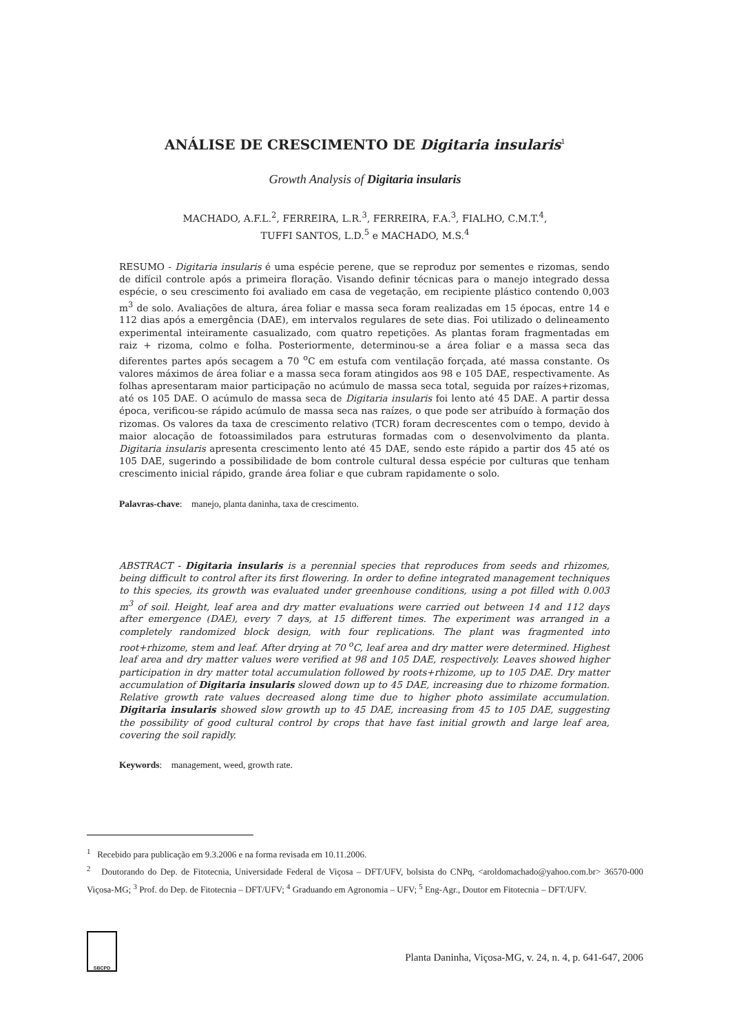ANÁLISE DE CRESCIMENTO DE Digitaria insularis<sup>1</sup>
Growth Analysis of Digitaria insularis
MACHADO, A.F.L.<sup>2</sup>, FERREIRA, L.R.<sup>3</sup>, FERREIRA, F.A.<sup>3</sup>, FIALHO, C.M.T.<sup>4</sup>,
TUFFI SANTOS, L.D.<sup>5</sup> e MACHADO, M.S.<sup>4</sup>
RESUMO - Digitaria insularis é uma espécie perene, que se reproduz por sementes e rizomas, sendo de difícil controle após a primeira floração. Visando definir técnicas para o manejo integrado dessa espécie, o seu crescimento foi avaliado em casa de vegetação, em recipiente plástico contendo 0,003 m<sup>3</sup> de solo. Avaliações de altura, área foliar e massa seca foram realizadas em 15 épocas, entre 14 e 112 dias após a emergência (DAE), em intervalos regulares de sete dias. Foi utilizado o delineamento experimental inteiramente casualizado, com quatro repetições. As plantas foram fragmentadas em raiz + rizoma, colmo e folha. Posteriormente, determinou-se a área foliar e a massa seca das diferentes partes após secagem a 70 <sup>o</sup>C em estufa com ventilação forçada, até massa constante. Os valores máximos de área foliar e a massa seca foram atingidos aos 98 e 105 DAE, respectivamente. As folhas apresentaram maior participação no acúmulo de massa seca total, seguida por raízes+rizomas, até os 105 DAE. O acúmulo de massa seca de Digitaria insularis foi lento até 45 DAE. A partir dessa época, verificou-se rápido acúmulo de massa seca nas raízes, o que pode ser atribuído à formação dos rizomas. Os valores da taxa de crescimento relativo (TCR) foram decrescentes com o tempo, devido à maior alocação de fotoassimilados para estruturas formadas com o desenvolvimento da planta. Digitaria insularis apresenta crescimento lento até 45 DAE, sendo este rápido a partir dos 45 até os 105 DAE, sugerindo a possibilidade de bom controle cultural dessa espécie por culturas que tenham crescimento inicial rápido, grande área foliar e que cubram rapidamente o solo.
Palavras-chave: manejo, planta daninha, taxa de crescimento.
ABSTRACT - Digitaria insularis is a perennial species that reproduces from seeds and rhizomes, being difficult to control after its first flowering. In order to define integrated management techniques to this species, its growth was evaluated under greenhouse conditions, using a pot filled with 0.003 m<sup>3</sup> of soil. Height, leaf area and dry matter evaluations were carried out between 14 and 112 days after emergence (DAE), every 7 days, at 15 different times. The experiment was arranged in a completely randomized block design, with four replications. The plant was fragmented into root+rhizome, stem and leaf. After drying at 70 <sup>o</sup>C, leaf area and dry matter were determined. Highest leaf area and dry matter values were verified at 98 and 105 DAE, respectively. Leaves showed higher participation in dry matter total accumulation followed by roots+rhizome, up to 105 DAE. Dry matter accumulation of Digitaria insularis slowed down up to 45 DAE, increasing due to rhizome formation. Relative growth rate values decreased along time due to higher photo assimilate accumulation. Digitaria insularis showed slow growth up to 45 DAE, increasing from 45 to 105 DAE, suggesting the possibility of good cultural control by crops that have fast initial growth and large leaf area, covering the soil rapidly.
Keywords: management, weed, growth rate.
<sup>1</sup> Recebido para publicação em 9.3.2006 e na forma revisada em 10.11.2006.
<sup>2</sup> Doutorando do Dep. de Fitotecnia, Universidade Federal de Viçosa – DFT/UFV, bolsista do CNPq, <aroldomachado@yahoo.com.br> 36570-000 Viçosa-MG; <sup>3</sup> Prof. do Dep. de Fitotecnia – DFT/UFV; <sup>4</sup> Graduando em Agronomia – UFV; <sup>5</sup> Eng-Agr., Doutor em Fitotecnia – DFT/UFV.
SBCPD
Planta Daninha, Viçosa-MG, v. 24, n. 4, p. 641-647, 2006